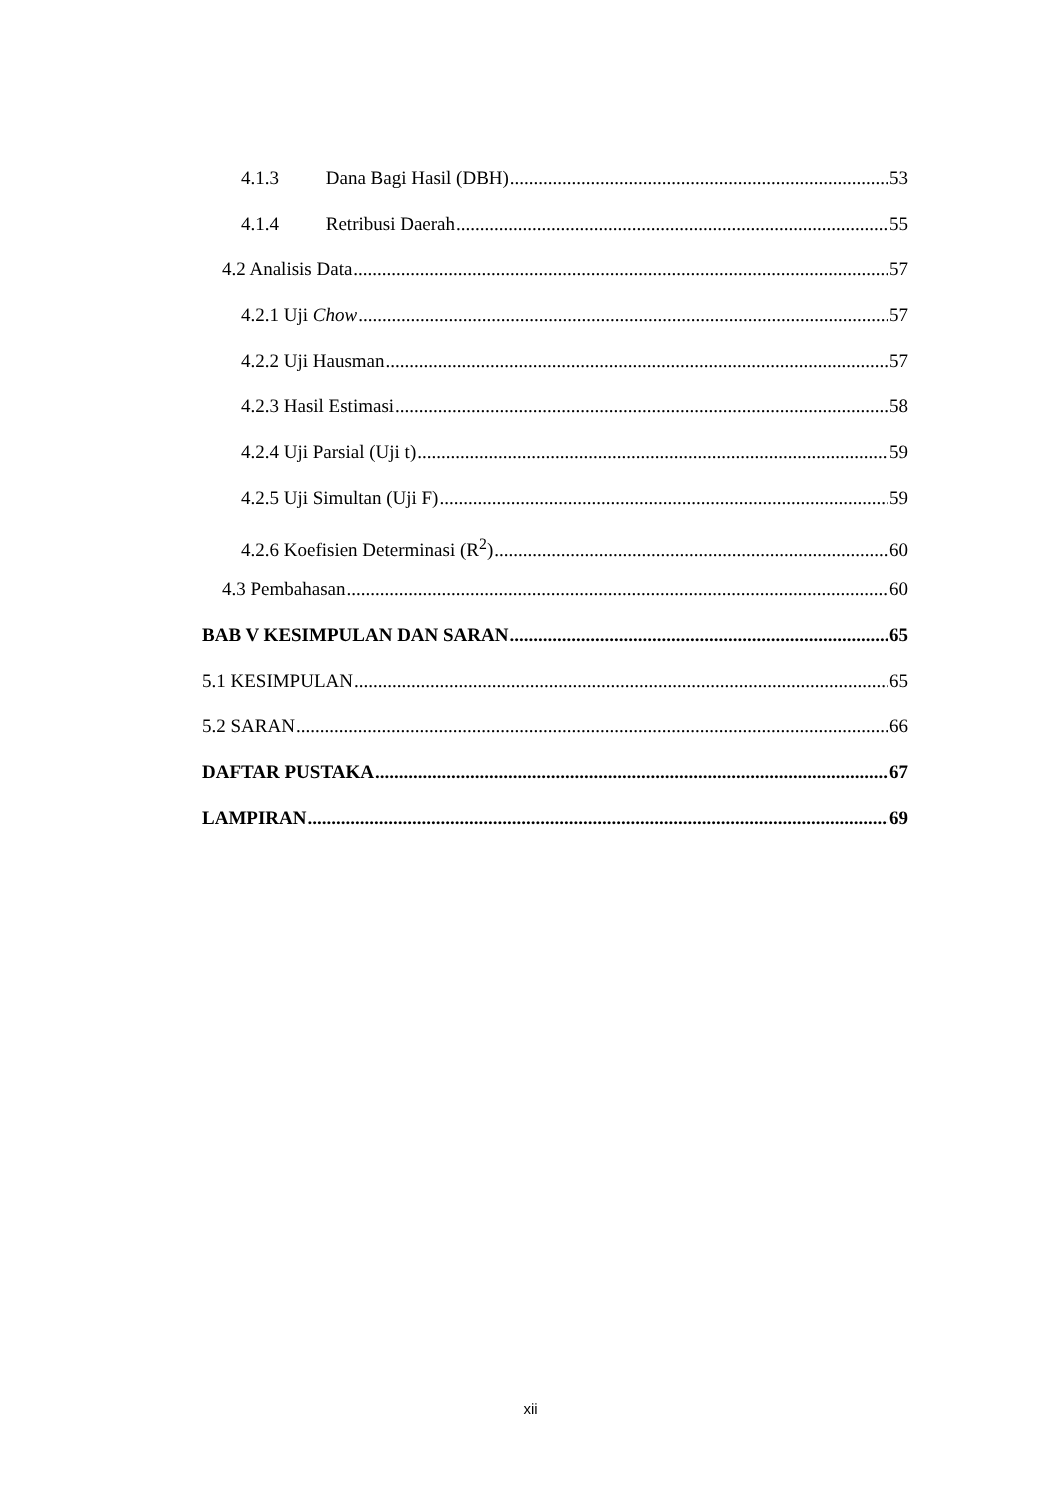4.1.3 Dana Bagi Hasil (DBH) 53
4.1.4 Retribusi Daerah 55
4.2 Analisis Data 57
4.2.1 Uji Chow 57
4.2.2 Uji Hausman 57
4.2.3 Hasil Estimasi 58
4.2.4 Uji Parsial (Uji t) 59
4.2.5 Uji Simultan (Uji F) 59
4.2.6 Koefisien Determinasi (R<sup>2</sup>) 60
4.3 Pembahasan 60
BAB V KESIMPULAN DAN SARAN 65
5.1 KESIMPULAN 65
5.2 SARAN 66
DAFTAR PUSTAKA 67
LAMPIRAN 69
xii